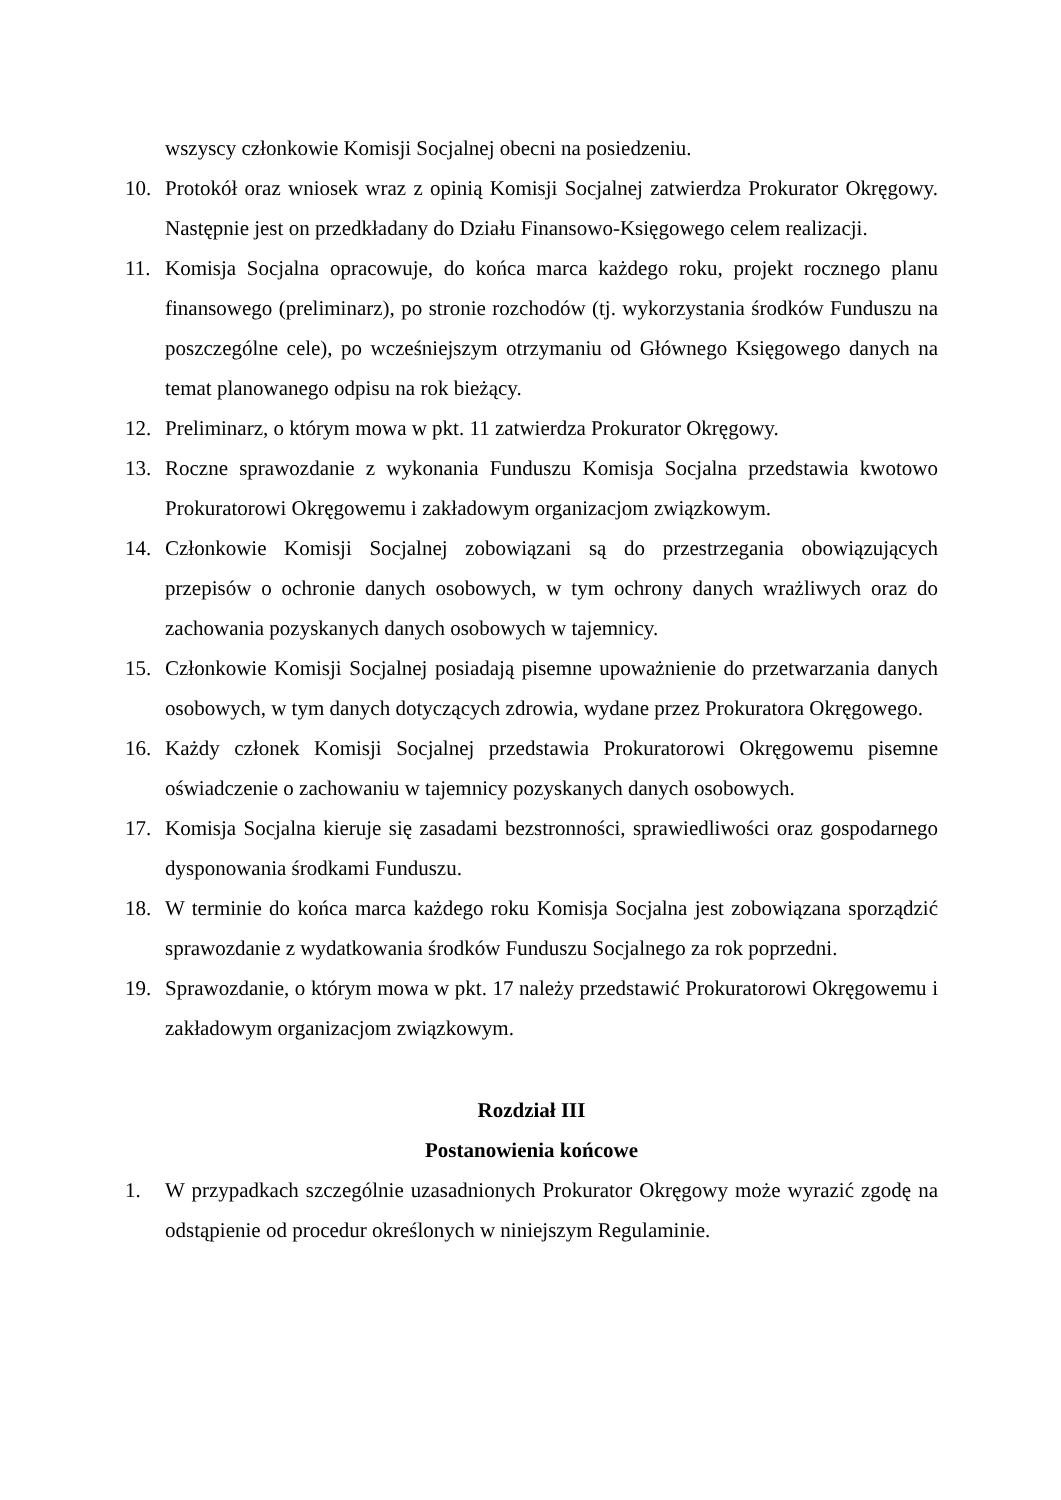wszyscy członkowie Komisji Socjalnej obecni na posiedzeniu.
10. Protokół oraz wniosek wraz z opinią Komisji Socjalnej zatwierdza Prokurator Okręgowy. Następnie jest on przedkładany do Działu Finansowo-Księgowego celem realizacji.
11. Komisja Socjalna opracowuje, do końca marca każdego roku, projekt rocznego planu finansowego (preliminarz), po stronie rozchodów (tj. wykorzystania środków Funduszu na poszczególne cele), po wcześniejszym otrzymaniu od Głównego Księgowego danych na temat planowanego odpisu na rok bieżący.
12. Preliminarz, o którym mowa w pkt. 11 zatwierdza Prokurator Okręgowy.
13. Roczne sprawozdanie z wykonania Funduszu Komisja Socjalna przedstawia kwotowo Prokuratorowi Okręgowemu i zakładowym organizacjom związkowym.
14. Członkowie Komisji Socjalnej zobowiązani są do przestrzegania obowiązujących przepisów o ochronie danych osobowych, w tym ochrony danych wrażliwych oraz do zachowania pozyskanych danych osobowych w tajemnicy.
15. Członkowie Komisji Socjalnej posiadają pisemne upoważnienie do przetwarzania danych osobowych, w tym danych dotyczących zdrowia, wydane przez Prokuratora Okręgowego.
16. Każdy członek Komisji Socjalnej przedstawia Prokuratorowi Okręgowemu pisemne oświadczenie o zachowaniu w tajemnicy pozyskanych danych osobowych.
17. Komisja Socjalna kieruje się zasadami bezstronności, sprawiedliwości oraz gospodarnego dysponowania środkami Funduszu.
18. W terminie do końca marca każdego roku Komisja Socjalna jest zobowiązana sporządzić sprawozdanie z wydatkowania środków Funduszu Socjalnego za rok poprzedni.
19. Sprawozdanie, o którym mowa w pkt. 17 należy przedstawić Prokuratorowi Okręgowemu i zakładowym organizacjom związkowym.
Rozdział III
Postanowienia końcowe
1. W przypadkach szczególnie uzasadnionych Prokurator Okręgowy może wyrazić zgodę na odstąpienie od procedur określonych w niniejszym Regulaminie.